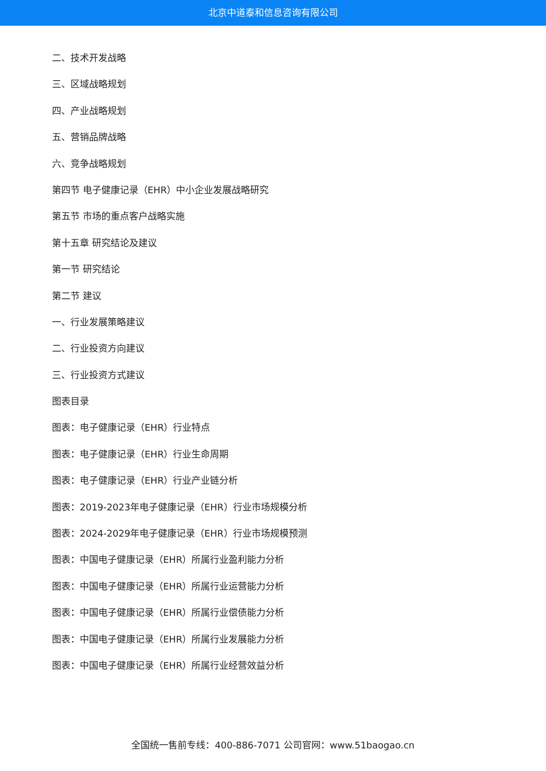北京中道泰和信息咨询有限公司
二、技术开发战略
三、区域战略规划
四、产业战略规划
五、营销品牌战略
六、竞争战略规划
第四节 电子健康记录（EHR）中小企业发展战略研究
第五节 市场的重点客户战略实施
第十五章 研究结论及建议
第一节 研究结论
第二节 建议
一、行业发展策略建议
二、行业投资方向建议
三、行业投资方式建议
图表目录
图表：电子健康记录（EHR）行业特点
图表：电子健康记录（EHR）行业生命周期
图表：电子健康记录（EHR）行业产业链分析
图表：2019-2023年电子健康记录（EHR）行业市场规模分析
图表：2024-2029年电子健康记录（EHR）行业市场规模预测
图表：中国电子健康记录（EHR）所属行业盈利能力分析
图表：中国电子健康记录（EHR）所属行业运营能力分析
图表：中国电子健康记录（EHR）所属行业偿债能力分析
图表：中国电子健康记录（EHR）所属行业发展能力分析
图表：中国电子健康记录（EHR）所属行业经营效益分析
全国统一售前专线：400-886-7071 公司官网：www.51baogao.cn